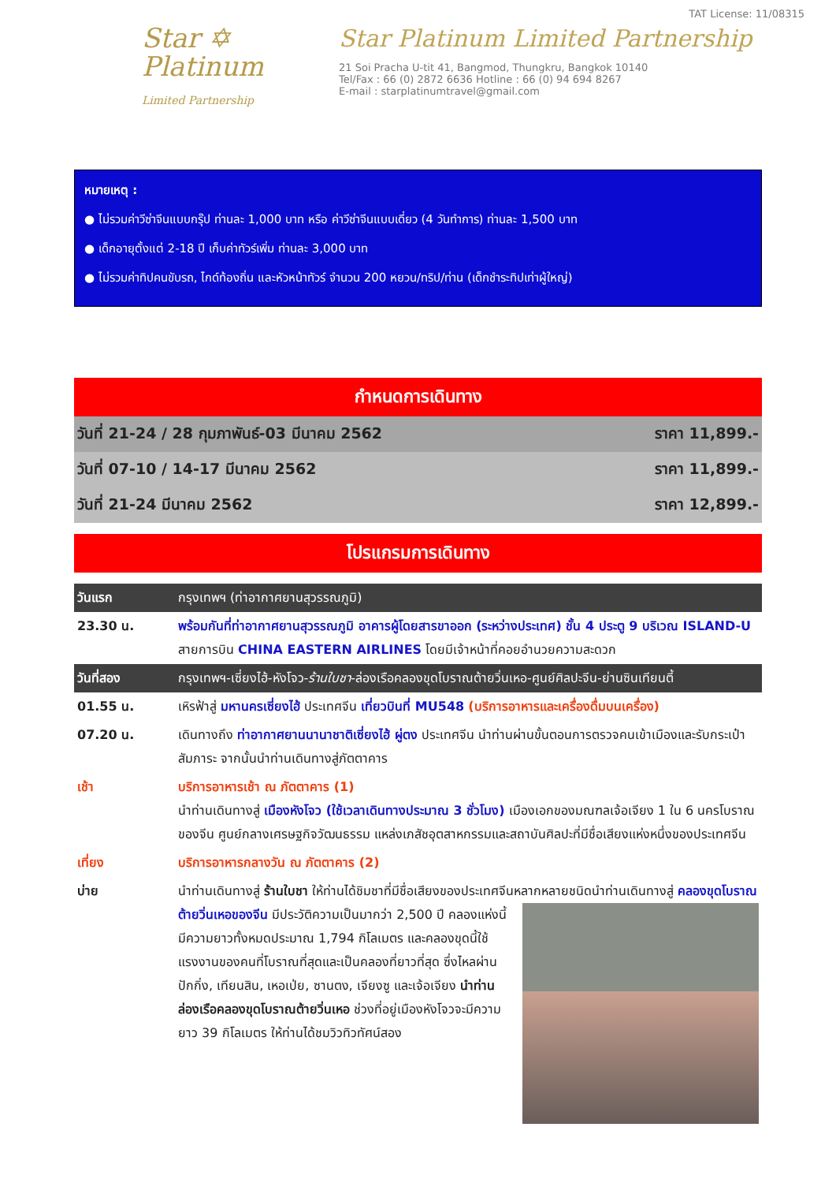Star ✡
Platinum
Limited Partnership
TAT License: 11/08315
Star Platinum Limited Partnership
21 Soi Pracha U-tit 41, Bangmod, Thungkru, Bangkok 10140
Tel/Fax : 66 (0) 2872 6636 Hotline : 66 (0) 94 694 8267
E-mail : starplatinumtravel@gmail.com
หมายเหตุ :
● ไม่รวมค่าวีซ่าจีนแบบกรุ๊ป ท่านละ 1,000 บาท หรือ ค่าวีซ่าจีนแบบเดี่ยว (4 วันทำการ) ท่านละ 1,500 บาท
● เด็กอายุตั้งแต่ 2-18 ปี เก็บค่าทัวร์เพิ่ม ท่านละ 3,000 บาท
● ไม่รวมค่าทิปคนขับรถ, ไกด์ท้องถิ่น และหัวหน้าทัวร์ จำนวน 200 หยวน/ทริป/ท่าน (เด็กชำระทิปเท่าผู้ใหญ่)
กำหนดการเดินทาง
| วันที่ 21-24 / 28 กุมภาพันธ์-03 มีนาคม 2562 | ราคา 11,899.- |
| วันที่ 07-10 / 14-17 มีนาคม 2562 | ราคา 11,899.- |
| วันที่ 21-24 มีนาคม 2562 | ราคา 12,899.- |
โปรแกรมการเดินทาง
| วันแรก | กรุงเทพฯ (ท่าอากาศยานสุวรรณภูมิ) |
| 23.30 น. | พร้อมกันที่ท่าอากาศยานสุวรรณภูมิ อาคารผู้โดยสารขาออก (ระหว่างประเทศ) ชั้น 4 ประตู 9 บริเวณ ISLAND-U สายการบิน CHINA EASTERN AIRLINES โดยมีเจ้าหน้าที่คอยอำนวยความสะดวก |
| วันที่สอง | กรุงเทพฯ-เซี่ยงไฮ้-หังโจว- ร้านใบชา -ล่องเรือคลองขุดโบราณต้ายวิ่นเหอ-ศูนย์ศิลปะจีน-ย่านซินเทียนตี้ |
| 01.55 น. | เหิรฟ้าสู่ มหานครเซี่ยงไฮ้ ประเทศจีน เที่ยวบินที่ MU548 (บริการอาหารและเครื่องดื่มบนเครื่อง) |
| 07.20 น. | เดินทางถึง ท่าอากาศยานนานาชาติเซี่ยงไฮ้ ผู่ตง ประเทศจีน นำท่านผ่านขั้นตอนการตรวจคนเข้าเมืองและรับกระเป๋าสัมภาระ จากนั้นนำท่านเดินทางสู่ภัตตาคาร |
| เช้า | บริการอาหารเช้า ณ ภัตตาคาร (1) นำท่านเดินทางสู่ เมืองหังโจว (ใช้เวลาเดินทางประมาณ 3 ชั่วโมง) เมืองเอกของมณฑลเจ้อเจียง 1 ใน 6 นครโบราณของจีน ศูนย์กลางเศรษฐกิจวัฒนธรรม แหล่งเภสัชอุตสาหกรรมและสถาบันศิลปะที่มีชื่อเสียงแห่งหนึ่งของประเทศจีน |
| เที่ยง | บริการอาหารกลางวัน ณ ภัตตาคาร (2) |
| บ่าย | นำท่านเดินทางสู่ ร้านใบชา ให้ท่านได้ชิมชาที่มีชื่อเสียงของประเทศจีนหลากหลายชนิด นำท่านเดินทางสู่ คลองขุดโบราณต้ายวิ่นเหอของจีน มีประวัติความเป็นมากว่า 2,500 ปี คลองแห่งนี้มีความยาวทั้งหมดประมาณ 1,794 กิโลเมตร และคลองขุดนี้ใช้แรงงานของคนที่โบราณที่สุดและเป็นคลองที่ยาวที่สุด ซึ่งไหลผ่านปักกิ่ง, เทียนสิน, เหอเป่ย, ซานตง, เจียงซู และเจ้อเจียง นำท่านล่องเรือคลองขุดโบราณต้ายวิ่นเหอ ช่วงที่อยู่เมืองหังโจวจะมีความยาว 39 กิโลเมตร ให้ท่านได้ชมวิวทิวทัศน์สอง |